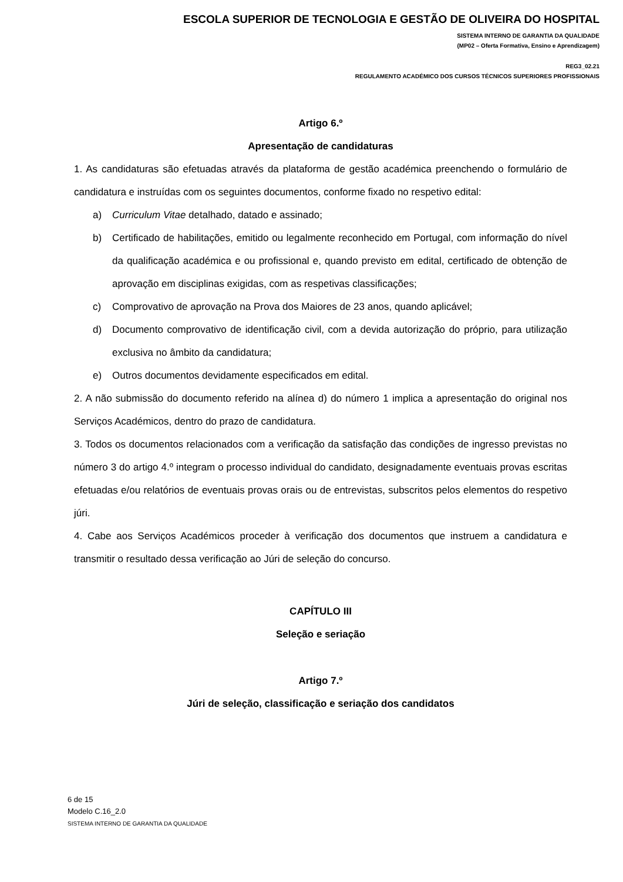ESCOLA SUPERIOR DE TECNOLOGIA E GESTÃO DE OLIVEIRA DO HOSPITAL
SISTEMA INTERNO DE GARANTIA DA QUALIDADE
(MP02 – Oferta Formativa, Ensino e Aprendizagem)
REG3_02.21
REGULAMENTO ACADÉMICO DOS CURSOS TÉCNICOS SUPERIORES PROFISSIONAIS
Artigo 6.º
Apresentação de candidaturas
1. As candidaturas são efetuadas através da plataforma de gestão académica preenchendo o formulário de candidatura e instruídas com os seguintes documentos, conforme fixado no respetivo edital:
a) Curriculum Vitae detalhado, datado e assinado;
b) Certificado de habilitações, emitido ou legalmente reconhecido em Portugal, com informação do nível da qualificação académica e ou profissional e, quando previsto em edital, certificado de obtenção de aprovação em disciplinas exigidas, com as respetivas classificações;
c) Comprovativo de aprovação na Prova dos Maiores de 23 anos, quando aplicável;
d) Documento comprovativo de identificação civil, com a devida autorização do próprio, para utilização exclusiva no âmbito da candidatura;
e) Outros documentos devidamente especificados em edital.
2. A não submissão do documento referido na alínea d) do número 1 implica a apresentação do original nos Serviços Académicos, dentro do prazo de candidatura.
3. Todos os documentos relacionados com a verificação da satisfação das condições de ingresso previstas no número 3 do artigo 4.º integram o processo individual do candidato, designadamente eventuais provas escritas efetuadas e/ou relatórios de eventuais provas orais ou de entrevistas, subscritos pelos elementos do respetivo júri.
4. Cabe aos Serviços Académicos proceder à verificação dos documentos que instruem a candidatura e transmitir o resultado dessa verificação ao Júri de seleção do concurso.
CAPÍTULO III
Seleção e seriação
Artigo 7.º
Júri de seleção, classificação e seriação dos candidatos
6 de 15
Modelo C.16_2.0
SISTEMA INTERNO DE GARANTIA DA QUALIDADE